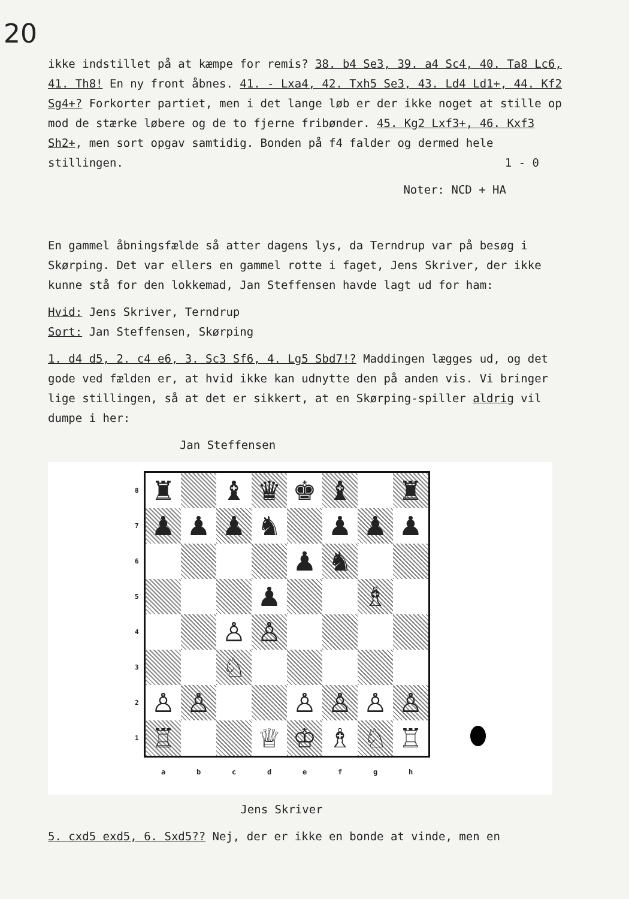20
ikke indstillet på at kæmpe for remis? 38. b4 Se3, 39. a4 Sc4, 40. Ta8 Lc6, 41. Th8! En ny front åbnes. 41. - Lxa4, 42. Txh5 Se3, 43. Ld4 Ld1+, 44. Kf2 Sg4+? Forkorter partiet, men i det lange løb er der ikke noget at stille op mod de stærke løbere og de to fjerne fribønder. 45. Kg2 Lxf3+, 46. Kxf3 Sh2+, men sort opgav samtidig. Bonden på f4 falder og dermed hele stillingen. 1 - 0
Noter: NCD + HA
En gammel åbningsfælde så atter dagens lys, da Terndrup var på besøg i Skørping. Det var ellers en gammel rotte i faget, Jens Skriver, der ikke kunne stå for den lokkemad, Jan Steffensen havde lagt ud for ham:
Hvid: Jens Skriver, Terndrup
Sort: Jan Steffensen, Skørping
1. d4 d5, 2. c4 e6, 3. Sc3 Sf6, 4. Lg5 Sbd7!? Maddingen lægges ud, og det gode ved fælden er, at hvid ikke kan udnytte den på anden vis. Vi bringer lige stillingen, så at det er sikkert, at en Skørping-spiller aldrig vil dumpe i her:
Jan Steffensen
8
7
6
5
4
3
2
1
| ♜ | | ♝ | ♛ | ♚ | ♝ | | ♜ |
| ♟ | ♟ | ♟ | ♞ | | ♟ | ♟ | ♟ |
| | | | | ♟ | ♞ | | |
| | | | ♟ | | | ♗ | |
| | | ♙ | ♙ | | | | |
| | | ♘ | | | | | |
| ♙ | ♙ | | | ♙ | ♙ | ♙ | ♙ |
| ♖ | | | ♕ | ♔ | ♗ | ♘ | ♖ |
abcdefgh
Jens Skriver
5. cxd5 exd5, 6. Sxd5?? Nej, der er ikke en bonde at vinde, men en